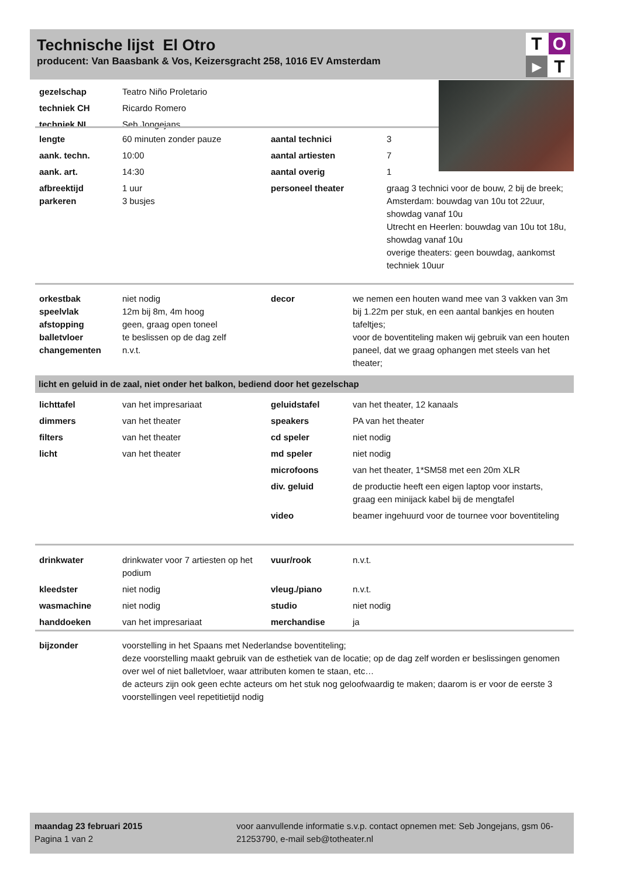Technische lijst El Otro
producent: Van Baasbank & Vos, Keizersgracht 258, 1016 EV Amsterdam
T
O
▶
T
| gezelschap | Teatro Niño Proletario |
| techniek CH | Ricardo Romero |
| techniek NL | Seb Jongejans |
| lengte | 60 minuten zonder pauze | aantal technici | 3 |
| aank. techn. | 10:00 | aantal artiesten | 7 |
| aank. art. | 14:30 | aantal overig | 1 |
| afbreektijd parkeren | 1 uur 3 busjes | personeel theater | graag 3 technici voor de bouw, 2 bij de breek; Amsterdam: bouwdag van 10u tot 22uur, showdag vanaf 10u Utrecht en Heerlen: bouwdag van 10u tot 18u, showdag vanaf 10u overige theaters: geen bouwdag, aankomst techniek 10uur |
| orkestbak speelvlak afstopping balletvloer changementen | niet nodig 12m bij 8m, 4m hoog geen, graag open toneel te beslissen op de dag zelf n.v.t. | decor | we nemen een houten wand mee van 3 vakken van 3m bij 1.22m per stuk, en een aantal bankjes en houten tafeltjes; voor de boventiteling maken wij gebruik van een houten paneel, dat we graag ophangen met steels van het theater; |
licht en geluid in de zaal, niet onder het balkon, bediend door het gezelschap
| lichttafel | van het impresariaat | geluidstafel | van het theater, 12 kanaals |
| dimmers | van het theater | speakers | PA van het theater |
| filters | van het theater | cd speler | niet nodig |
| licht | van het theater | md speler | niet nodig |
| | | microfoons | van het theater, 1*SM58 met een 20m XLR |
| | | div. geluid | de productie heeft een eigen laptop voor instarts, graag een minijack kabel bij de mengtafel |
| | | video | beamer ingehuurd voor de tournee voor boventiteling |
| drinkwater | drinkwater voor 7 artiesten op het podium | vuur/rook | n.v.t. |
| kleedster | niet nodig | vleug./piano | n.v.t. |
| wasmachine | niet nodig | studio | niet nodig |
| handdoeken | van het impresariaat | merchandise | ja |
| bijzonder | voorstelling in het Spaans met Nederlandse boventiteling; deze voorstelling maakt gebruik van de esthetiek van de locatie; op de dag zelf worden er beslissingen genomen over wel of niet balletvloer, waar attributen komen te staan, etc… de acteurs zijn ook geen echte acteurs om het stuk nog geloofwaardig te maken; daarom is er voor de eerste 3 voorstellingen veel repetitietijd nodig |
maandag 23 februari 2015
Pagina 1 van 2
voor aanvullende informatie s.v.p. contact opnemen met: Seb Jongejans, gsm 06-21253790, e-mail seb@totheater.nl